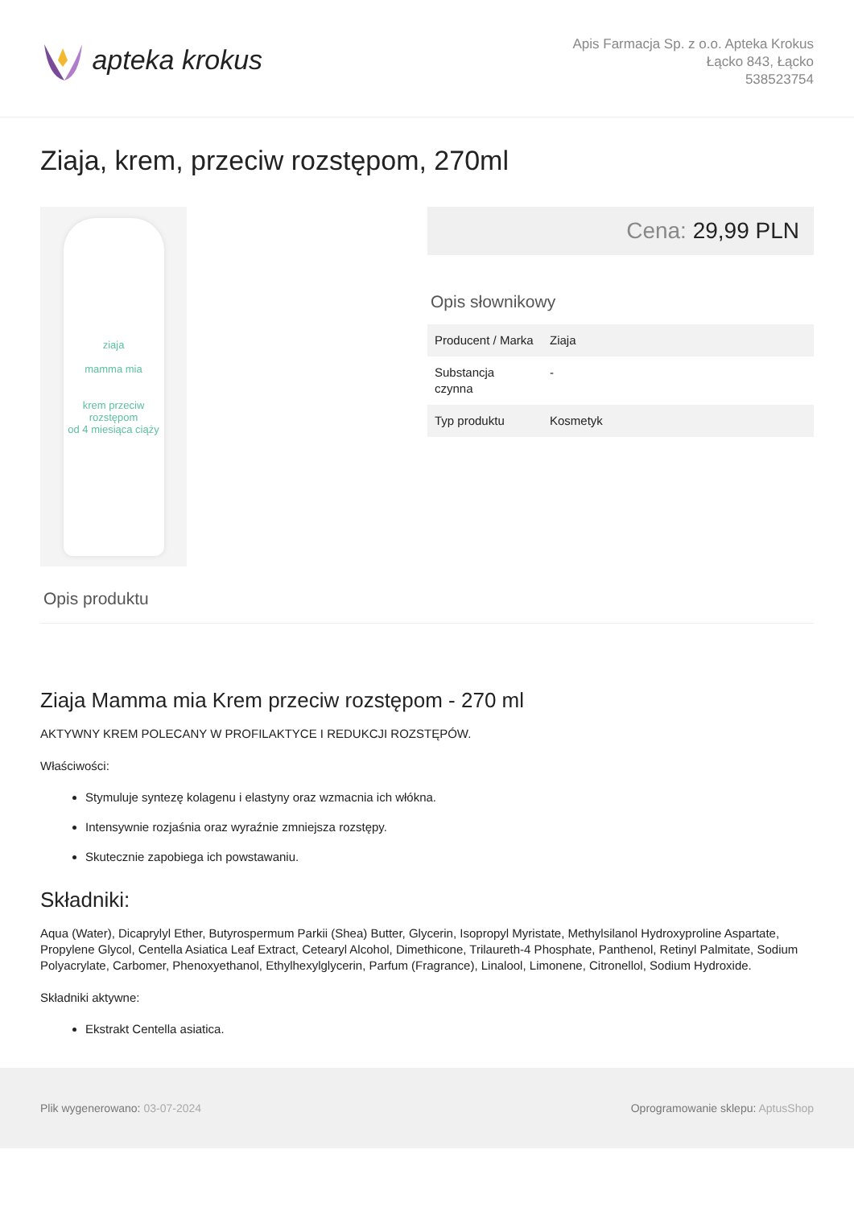apteka krokus
Apis Farmacja Sp. z o.o. Apteka Krokus
Łącko 843, Łącko
538523754
Ziaja, krem, przeciw rozstępom, 270ml
ziaja
mamma mia
krem przeciw rozstępom
od 4 miesiąca ciąży
Cena: 29,99 PLN
Opis słownikowy
| Producent / Marka | Ziaja |
| Substancja czynna | - |
| Typ produktu | Kosmetyk |
Opis produktu
Ziaja Mamma mia Krem przeciw rozstępom - 270 ml
AKTYWNY KREM POLECANY W PROFILAKTYCE I REDUKCJI ROZSTĘPÓW.
Właściwości:
Stymuluje syntezę kolagenu i elastyny oraz wzmacnia ich włókna.
Intensywnie rozjaśnia oraz wyraźnie zmniejsza rozstępy.
Skutecznie zapobiega ich powstawaniu.
Składniki:
Aqua (Water), Dicaprylyl Ether, Butyrospermum Parkii (Shea) Butter, Glycerin, Isopropyl Myristate, Methylsilanol Hydroxyproline Aspartate, Propylene Glycol, Centella Asiatica Leaf Extract, Cetearyl Alcohol, Dimethicone, Trilaureth-4 Phosphate, Panthenol, Retinyl Palmitate, Sodium Polyacrylate, Carbomer, Phenoxyethanol, Ethylhexylglycerin, Parfum (Fragrance), Linalool, Limonene, Citronellol, Sodium Hydroxide.
Składniki aktywne:
Ekstrakt Centella asiatica.
Plik wygenerowano: 03-07-2024
Oprogramowanie sklepu: AptusShop